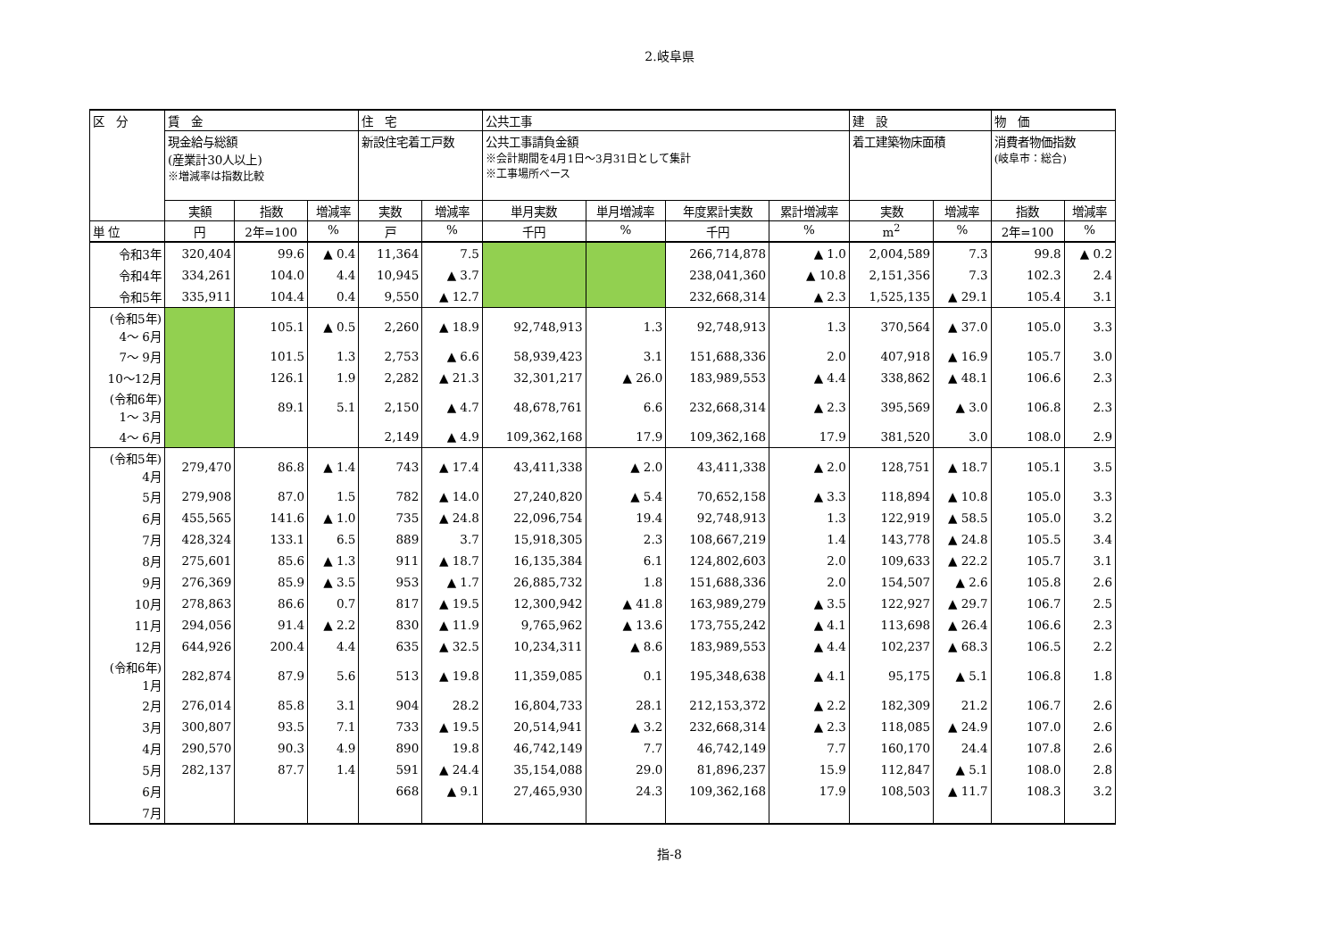2.岐阜県
| 区 分 | 賃 金 | | | 住 宅 | | 公共工事 | | | | 建 設 | | 物 価 | |
| --- | --- | --- | --- | --- | --- | --- | --- | --- | --- | --- | --- | --- | --- |
| | 現金給与総額 (産業計30人以上) ※増減率は指数比較 | | | 新設住宅着工戸数 | | 公共工事請負金額 ※会計期間を4月1日～3月31日として集計 ※工事場所ベース | | | | 着工建築物床面積 | | 消費者物価指数 (岐阜市：総合) | |
| | 実額 | 指数 | 増減率 | 実数 | 増減率 | 単月実数 | 単月増減率 | 年度累計実数 | 累計増減率 | 実数 | 増減率 | 指数 | 増減率 |
| 単 位 | 円 | 2年=100 | % | 戸 | % | 千円 | % | 千円 | % | m<sup>2</sup> | % | 2年=100 | % |
| 令和3年 | 320,404 | 99.6 | ▲ 0.4 | 11,364 | 7.5 | | | 266,714,878 | ▲ 1.0 | 2,004,589 | 7.3 | 99.8 | ▲ 0.2 |
| 令和4年 | 334,261 | 104.0 | 4.4 | 10,945 | ▲ 3.7 | | | 238,041,360 | ▲ 10.8 | 2,151,356 | 7.3 | 102.3 | 2.4 |
| 令和5年 | 335,911 | 104.4 | 0.4 | 9,550 | ▲ 12.7 | | | 232,668,314 | ▲ 2.3 | 1,525,135 | ▲ 29.1 | 105.4 | 3.1 |
| (令和5年) 4～ 6月 | | 105.1 | ▲ 0.5 | 2,260 | ▲ 18.9 | 92,748,913 | 1.3 | 92,748,913 | 1.3 | 370,564 | ▲ 37.0 | 105.0 | 3.3 |
| 7～ 9月 | | 101.5 | 1.3 | 2,753 | ▲ 6.6 | 58,939,423 | 3.1 | 151,688,336 | 2.0 | 407,918 | ▲ 16.9 | 105.7 | 3.0 |
| 10～12月 | | 126.1 | 1.9 | 2,282 | ▲ 21.3 | 32,301,217 | ▲ 26.0 | 183,989,553 | ▲ 4.4 | 338,862 | ▲ 48.1 | 106.6 | 2.3 |
| (令和6年) 1～ 3月 | | 89.1 | 5.1 | 2,150 | ▲ 4.7 | 48,678,761 | 6.6 | 232,668,314 | ▲ 2.3 | 395,569 | ▲ 3.0 | 106.8 | 2.3 |
| 4～ 6月 | | | | 2,149 | ▲ 4.9 | 109,362,168 | 17.9 | 109,362,168 | 17.9 | 381,520 | 3.0 | 108.0 | 2.9 |
| (令和5年) 4月 | 279,470 | 86.8 | ▲ 1.4 | 743 | ▲ 17.4 | 43,411,338 | ▲ 2.0 | 43,411,338 | ▲ 2.0 | 128,751 | ▲ 18.7 | 105.1 | 3.5 |
| 5月 | 279,908 | 87.0 | 1.5 | 782 | ▲ 14.0 | 27,240,820 | ▲ 5.4 | 70,652,158 | ▲ 3.3 | 118,894 | ▲ 10.8 | 105.0 | 3.3 |
| 6月 | 455,565 | 141.6 | ▲ 1.0 | 735 | ▲ 24.8 | 22,096,754 | 19.4 | 92,748,913 | 1.3 | 122,919 | ▲ 58.5 | 105.0 | 3.2 |
| 7月 | 428,324 | 133.1 | 6.5 | 889 | 3.7 | 15,918,305 | 2.3 | 108,667,219 | 1.4 | 143,778 | ▲ 24.8 | 105.5 | 3.4 |
| 8月 | 275,601 | 85.6 | ▲ 1.3 | 911 | ▲ 18.7 | 16,135,384 | 6.1 | 124,802,603 | 2.0 | 109,633 | ▲ 22.2 | 105.7 | 3.1 |
| 9月 | 276,369 | 85.9 | ▲ 3.5 | 953 | ▲ 1.7 | 26,885,732 | 1.8 | 151,688,336 | 2.0 | 154,507 | ▲ 2.6 | 105.8 | 2.6 |
| 10月 | 278,863 | 86.6 | 0.7 | 817 | ▲ 19.5 | 12,300,942 | ▲ 41.8 | 163,989,279 | ▲ 3.5 | 122,927 | ▲ 29.7 | 106.7 | 2.5 |
| 11月 | 294,056 | 91.4 | ▲ 2.2 | 830 | ▲ 11.9 | 9,765,962 | ▲ 13.6 | 173,755,242 | ▲ 4.1 | 113,698 | ▲ 26.4 | 106.6 | 2.3 |
| 12月 | 644,926 | 200.4 | 4.4 | 635 | ▲ 32.5 | 10,234,311 | ▲ 8.6 | 183,989,553 | ▲ 4.4 | 102,237 | ▲ 68.3 | 106.5 | 2.2 |
| (令和6年) 1月 | 282,874 | 87.9 | 5.6 | 513 | ▲ 19.8 | 11,359,085 | 0.1 | 195,348,638 | ▲ 4.1 | 95,175 | ▲ 5.1 | 106.8 | 1.8 |
| 2月 | 276,014 | 85.8 | 3.1 | 904 | 28.2 | 16,804,733 | 28.1 | 212,153,372 | ▲ 2.2 | 182,309 | 21.2 | 106.7 | 2.6 |
| 3月 | 300,807 | 93.5 | 7.1 | 733 | ▲ 19.5 | 20,514,941 | ▲ 3.2 | 232,668,314 | ▲ 2.3 | 118,085 | ▲ 24.9 | 107.0 | 2.6 |
| 4月 | 290,570 | 90.3 | 4.9 | 890 | 19.8 | 46,742,149 | 7.7 | 46,742,149 | 7.7 | 160,170 | 24.4 | 107.8 | 2.6 |
| 5月 | 282,137 | 87.7 | 1.4 | 591 | ▲ 24.4 | 35,154,088 | 29.0 | 81,896,237 | 15.9 | 112,847 | ▲ 5.1 | 108.0 | 2.8 |
| 6月 | | | | 668 | ▲ 9.1 | 27,465,930 | 24.3 | 109,362,168 | 17.9 | 108,503 | ▲ 11.7 | 108.3 | 3.2 |
| 7月 | | | | | | | | | | | | | |
指-8